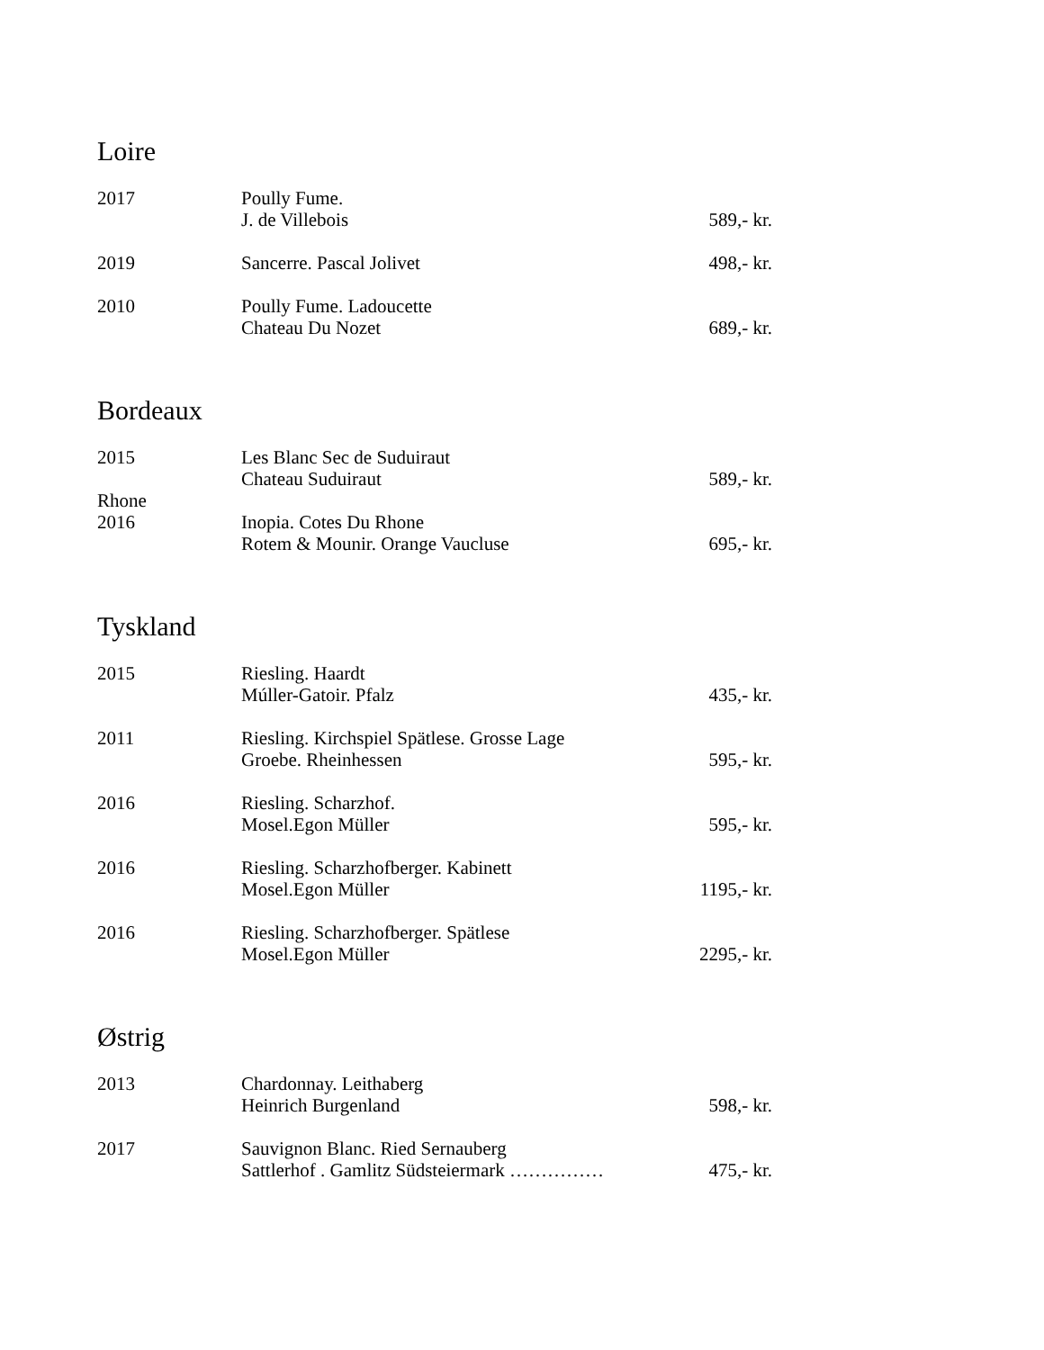Loire
| 2017 | Poully Fume. J. de Villebois | 589,- kr. |
| 2019 | Sancerre. Pascal Jolivet | 498,- kr. |
| 2010 | Poully Fume. Ladoucette Chateau Du Nozet | 689,- kr. |
Bordeaux
| 2015 | Les Blanc Sec de Suduiraut Chateau Suduiraut | 589,- kr. |
| Rhone 2016 | Inopia. Cotes Du Rhone Rotem & Mounir. Orange Vaucluse | 695,- kr. |
Tyskland
| 2015 | Riesling. Haardt Múller-Gatoir. Pfalz | 435,- kr. |
| 2011 | Riesling. Kirchspiel Spätlese. Grosse Lage Groebe. Rheinhessen | 595,- kr. |
| 2016 | Riesling. Scharzhof. Mosel.Egon Müller | 595,- kr. |
| 2016 | Riesling. Scharzhofberger. Kabinett Mosel.Egon Müller | 1195,- kr. |
| 2016 | Riesling. Scharzhofberger. Spätlese Mosel.Egon Müller | 2295,- kr. |
Østrig
| 2013 | Chardonnay. Leithaberg Heinrich Burgenland | 598,- kr. |
| 2017 | Sauvignon Blanc. Ried Sernauberg Sattlerhof . Gamlitz Südsteiermark …………… | 475,- kr. |